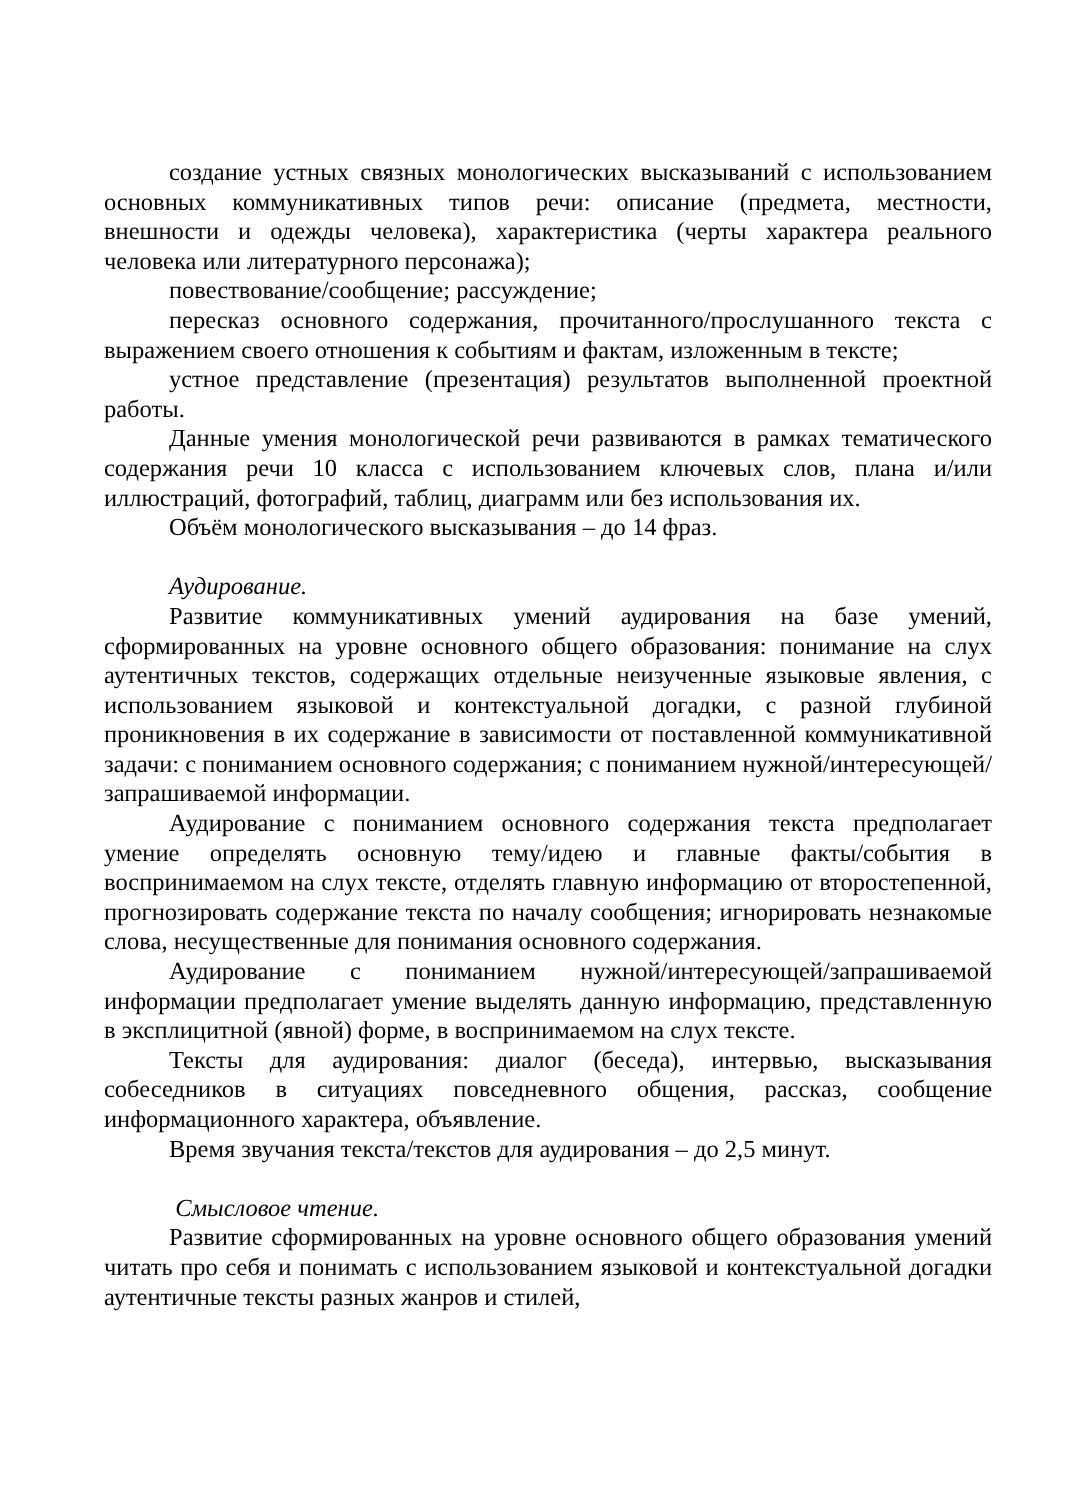создание устных связных монологических высказываний с использованием основных коммуникативных типов речи: описание (предмета, местности, внешности и одежды человека), характеристика (черты характера реального человека или литературного персонажа);
повествование/сообщение; рассуждение;
пересказ основного содержания, прочитанного/прослушанного текста с выражением своего отношения к событиям и фактам, изложенным в тексте;
устное представление (презентация) результатов выполненной проектной работы.
Данные умения монологической речи развиваются в рамках тематического содержания речи 10 класса с использованием ключевых слов, плана и/или иллюстраций, фотографий, таблиц, диаграмм или без использования их.
Объём монологического высказывания – до 14 фраз.
Аудирование.
Развитие коммуникативных умений аудирования на базе умений, сформированных на уровне основного общего образования: понимание на слух аутентичных текстов, содержащих отдельные неизученные языковые явления, с использованием языковой и контекстуальной догадки, с разной глубиной проникновения в их содержание в зависимости от поставленной коммуникативной задачи: с пониманием основного содержания; с пониманием нужной/интересующей/запрашиваемой информации.
Аудирование с пониманием основного содержания текста предполагает умение определять основную тему/идею и главные факты/события в воспринимаемом на слух тексте, отделять главную информацию от второстепенной, прогнозировать содержание текста по началу сообщения; игнорировать незнакомые слова, несущественные для понимания основного содержания.
Аудирование с пониманием нужной/интересующей/запрашиваемой информации предполагает умение выделять данную информацию, представленную в эксплицитной (явной) форме, в воспринимаемом на слух тексте.
Тексты для аудирования: диалог (беседа), интервью, высказывания собеседников в ситуациях повседневного общения, рассказ, сообщение информационного характера, объявление.
Время звучания текста/текстов для аудирования – до 2,5 минут.
Смысловое чтение.
Развитие сформированных на уровне основного общего образования умений читать про себя и понимать с использованием языковой и контекстуальной догадки аутентичные тексты разных жанров и стилей,